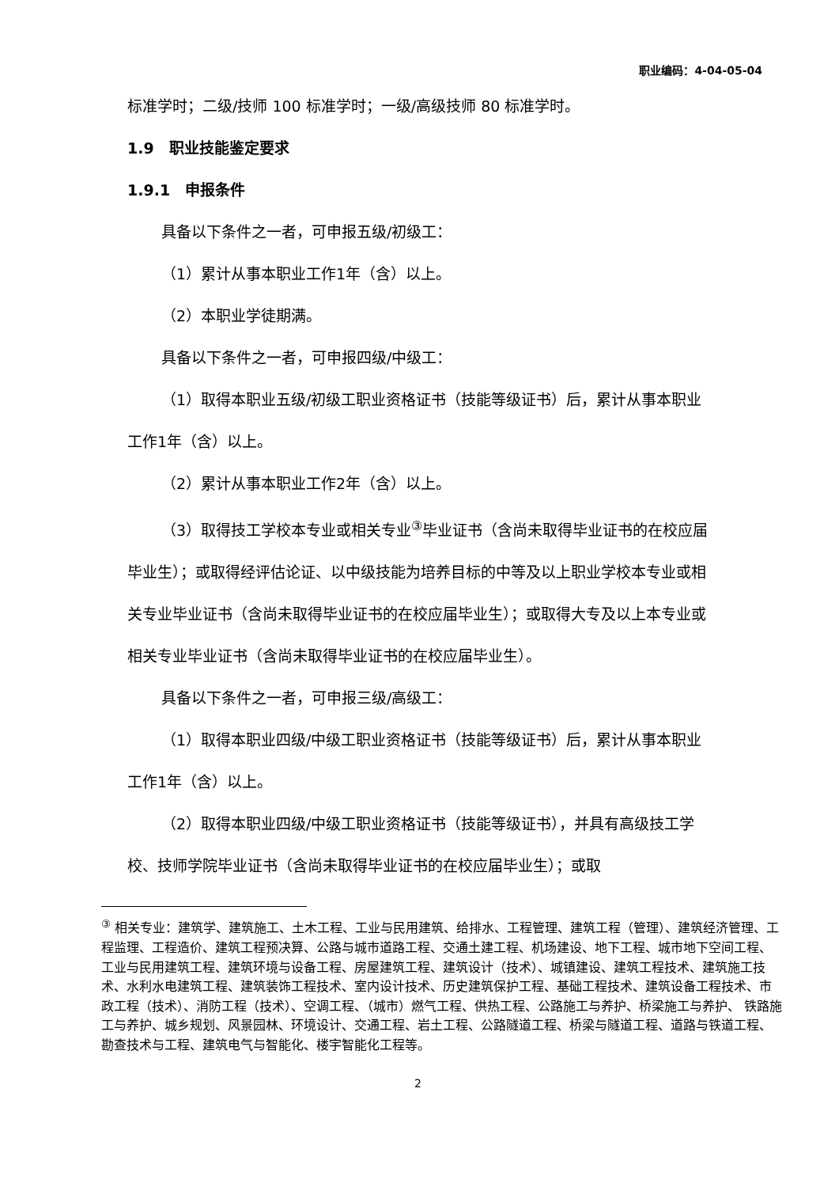职业编码：4-04-05-04
标准学时；二级/技师 100 标准学时；一级/高级技师 80 标准学时。
1.9　职业技能鉴定要求
1.9.1　申报条件
具备以下条件之一者，可申报五级/初级工：
（1）累计从事本职业工作1年（含）以上。
（2）本职业学徒期满。
具备以下条件之一者，可申报四级/中级工：
（1）取得本职业五级/初级工职业资格证书（技能等级证书）后，累计从事本职业工作1年（含）以上。
（2）累计从事本职业工作2年（含）以上。
（3）取得技工学校本专业或相关专业<sup>③</sup>毕业证书（含尚未取得毕业证书的在校应届毕业生）；或取得经评估论证、以中级技能为培养目标的中等及以上职业学校本专业或相关专业毕业证书（含尚未取得毕业证书的在校应届毕业生）；或取得大专及以上本专业或相关专业毕业证书（含尚未取得毕业证书的在校应届毕业生）。
具备以下条件之一者，可申报三级/高级工：
（1）取得本职业四级/中级工职业资格证书（技能等级证书）后，累计从事本职业工作1年（含）以上。
（2）取得本职业四级/中级工职业资格证书（技能等级证书），并具有高级技工学校、技师学院毕业证书（含尚未取得毕业证书的在校应届毕业生）；或取
<sup>③</sup> 相关专业：建筑学、建筑施工、土木工程、工业与民用建筑、给排水、工程管理、建筑工程（管理）、建筑经济管理、工程监理、工程造价、建筑工程预决算、公路与城市道路工程、交通土建工程、机场建设、地下工程、城市地下空间工程、工业与民用建筑工程、建筑环境与设备工程、房屋建筑工程、建筑设计（技术）、城镇建设、建筑工程技术、建筑施工技术、水利水电建筑工程、建筑装饰工程技术、室内设计技术、历史建筑保护工程、基础工程技术、建筑设备工程技术、市政工程（技术）、消防工程（技术）、空调工程、（城市）燃气工程、供热工程、公路施工与养护、桥梁施工与养护、 铁路施工与养护、城乡规划、风景园林、环境设计、交通工程、岩土工程、公路隧道工程、桥梁与隧道工程、道路与铁道工程、勘查技术与工程、建筑电气与智能化、楼宇智能化工程等。
2